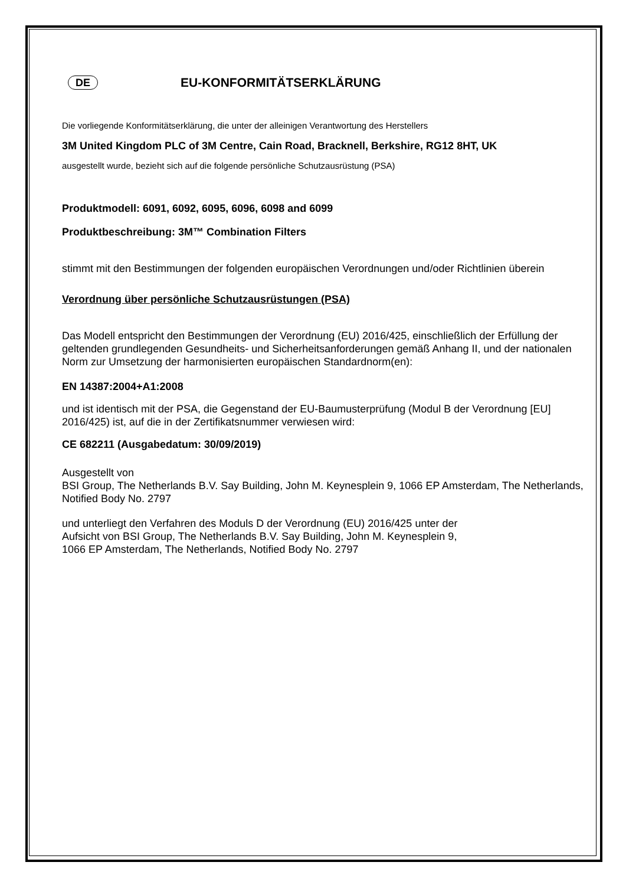DE EU-KONFORMITÄTSERKLÄRUNG
Die vorliegende Konformitätserklärung, die unter der alleinigen Verantwortung des Herstellers
3M United Kingdom PLC of 3M Centre, Cain Road, Bracknell, Berkshire, RG12 8HT, UK
ausgestellt wurde, bezieht sich auf die folgende persönliche Schutzausrüstung (PSA)
Produktmodell: 6091, 6092, 6095, 6096, 6098 and 6099
Produktbeschreibung: 3M™ Combination Filters
stimmt mit den Bestimmungen der folgenden europäischen Verordnungen und/oder Richtlinien überein
Verordnung über persönliche Schutzausrüstungen (PSA)
Das Modell entspricht den Bestimmungen der Verordnung (EU) 2016/425, einschließlich der Erfüllung der geltenden grundlegenden Gesundheits- und Sicherheitsanforderungen gemäß Anhang II, und der nationalen Norm zur Umsetzung der harmonisierten europäischen Standardnorm(en):
EN 14387:2004+A1:2008
und ist identisch mit der PSA, die Gegenstand der EU-Baumusterprüfung (Modul B der Verordnung [EU] 2016/425) ist, auf die in der Zertifikatsnummer verwiesen wird:
CE 682211 (Ausgabedatum: 30/09/2019)
Ausgestellt von
BSI Group, The Netherlands B.V. Say Building, John M. Keynesplein 9, 1066 EP Amsterdam, The Netherlands, Notified Body No. 2797
und unterliegt den Verfahren des Moduls D der Verordnung (EU) 2016/425 unter der
Aufsicht von BSI Group, The Netherlands B.V. Say Building, John M. Keynesplein 9,
1066 EP Amsterdam, The Netherlands, Notified Body No. 2797